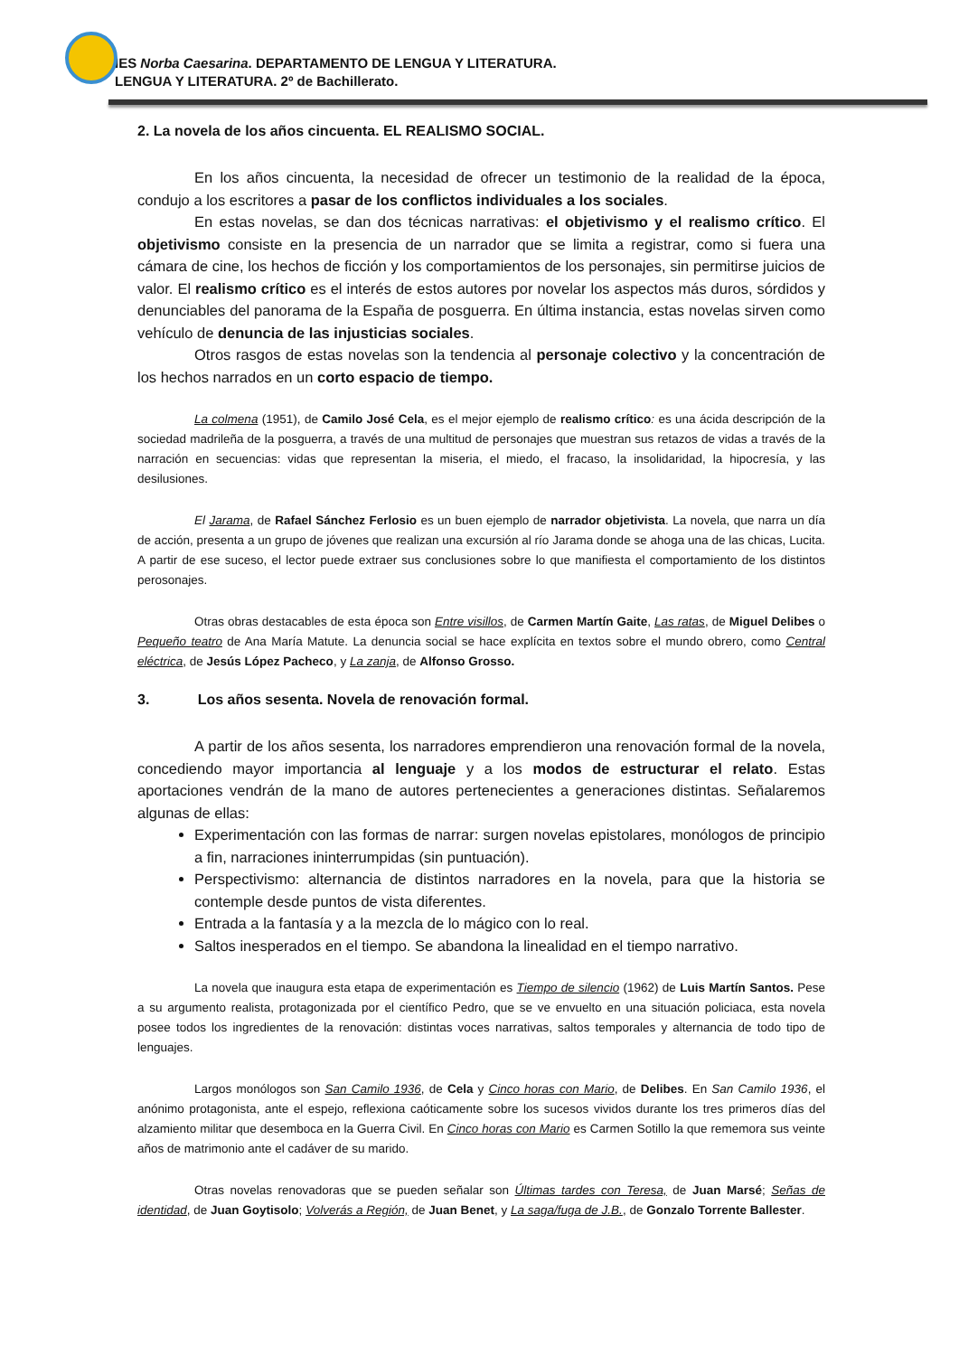IES Norba Caesarina. DEPARTAMENTO DE LENGUA Y LITERATURA.
LENGUA Y LITERATURA. 2º de Bachillerato.
2. La novela de los años cincuenta. EL REALISMO SOCIAL.
En los años cincuenta, la necesidad de ofrecer un testimonio de la realidad de la época, condujo a los escritores a pasar de los conflictos individuales a los sociales.
En estas novelas, se dan dos técnicas narrativas: el objetivismo y el realismo crítico. El objetivismo consiste en la presencia de un narrador que se limita a registrar, como si fuera una cámara de cine, los hechos de ficción y los comportamientos de los personajes, sin permitirse juicios de valor. El realismo crítico es el interés de estos autores por novelar los aspectos más duros, sórdidos y denunciables del panorama de la España de posguerra. En última instancia, estas novelas sirven como vehículo de denuncia de las injusticias sociales.
Otros rasgos de estas novelas son la tendencia al personaje colectivo y la concentración de los hechos narrados en un corto espacio de tiempo.
La colmena (1951), de Camilo José Cela, es el mejor ejemplo de realismo crítico: es una ácida descripción de la sociedad madrileña de la posguerra, a través de una multitud de personajes que muestran sus retazos de vidas a través de la narración en secuencias: vidas que representan la miseria, el miedo, el fracaso, la insolidaridad, la hipocresía, y las desilusiones.
El Jarama, de Rafael Sánchez Ferlosio es un buen ejemplo de narrador objetivista. La novela, que narra un día de acción, presenta a un grupo de jóvenes que realizan una excursión al río Jarama donde se ahoga una de las chicas, Lucita. A partir de ese suceso, el lector puede extraer sus conclusiones sobre lo que manifiesta el comportamiento de los distintos perosonajes.
Otras obras destacables de esta época son Entre visillos, de Carmen Martín Gaite, Las ratas, de Miguel Delibes o Pequeño teatro de Ana María Matute. La denuncia social se hace explícita en textos sobre el mundo obrero, como Central eléctrica, de Jesús López Pacheco, y La zanja, de Alfonso Grosso.
3. Los años sesenta. Novela de renovación formal.
A partir de los años sesenta, los narradores emprendieron una renovación formal de la novela, concediendo mayor importancia al lenguaje y a los modos de estructurar el relato. Estas aportaciones vendrán de la mano de autores pertenecientes a generaciones distintas. Señalaremos algunas de ellas:
Experimentación con las formas de narrar: surgen novelas epistolares, monólogos de principio a fin, narraciones ininterrumpidas (sin puntuación).
Perspectivismo: alternancia de distintos narradores en la novela, para que la historia se contemple desde puntos de vista diferentes.
Entrada a la fantasía y a la mezcla de lo mágico con lo real.
Saltos inesperados en el tiempo. Se abandona la linealidad en el tiempo narrativo.
La novela que inaugura esta etapa de experimentación es Tiempo de silencio (1962) de Luis Martín Santos. Pese a su argumento realista, protagonizada por el científico Pedro, que se ve envuelto en una situación policiaca, esta novela posee todos los ingredientes de la renovación: distintas voces narrativas, saltos temporales y alternancia de todo tipo de lenguajes.
Largos monólogos son San Camilo 1936, de Cela y Cinco horas con Mario, de Delibes. En San Camilo 1936, el anónimo protagonista, ante el espejo, reflexiona caóticamente sobre los sucesos vividos durante los tres primeros días del alzamiento militar que desemboca en la Guerra Civil. En Cinco horas con Mario es Carmen Sotillo la que rememora sus veinte años de matrimonio ante el cadáver de su marido.
Otras novelas renovadoras que se pueden señalar son Últimas tardes con Teresa, de Juan Marsé; Señas de identidad, de Juan Goytisolo; Volverás a Región, de Juan Benet, y La saga/fuga de J.B., de Gonzalo Torrente Ballester.